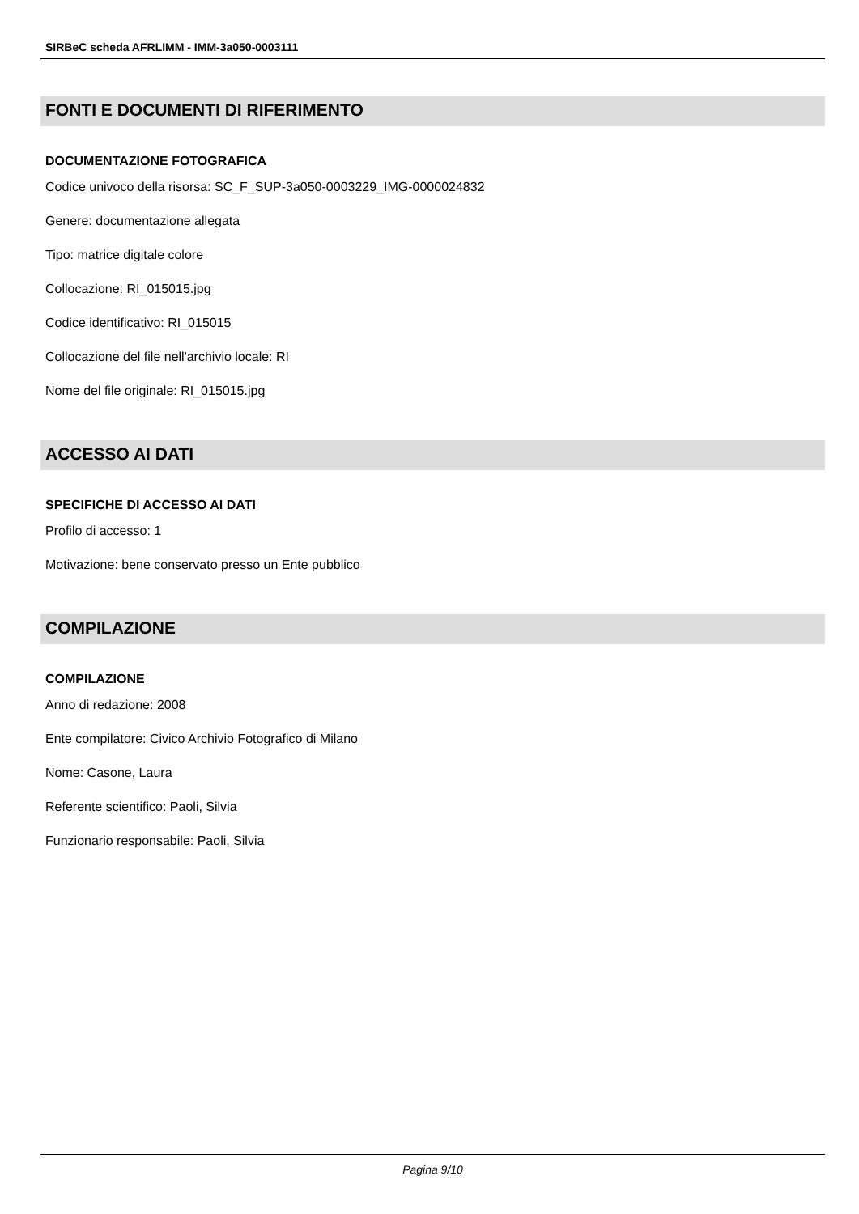SIRBeC scheda AFRLIMM - IMM-3a050-0003111
FONTI E DOCUMENTI DI RIFERIMENTO
DOCUMENTAZIONE FOTOGRAFICA
Codice univoco della risorsa: SC_F_SUP-3a050-0003229_IMG-0000024832
Genere: documentazione allegata
Tipo: matrice digitale colore
Collocazione: RI_015015.jpg
Codice identificativo: RI_015015
Collocazione del file nell'archivio locale: RI
Nome del file originale: RI_015015.jpg
ACCESSO AI DATI
SPECIFICHE DI ACCESSO AI DATI
Profilo di accesso: 1
Motivazione: bene conservato presso un Ente pubblico
COMPILAZIONE
COMPILAZIONE
Anno di redazione: 2008
Ente compilatore: Civico Archivio Fotografico di Milano
Nome: Casone, Laura
Referente scientifico: Paoli, Silvia
Funzionario responsabile: Paoli, Silvia
Pagina 9/10